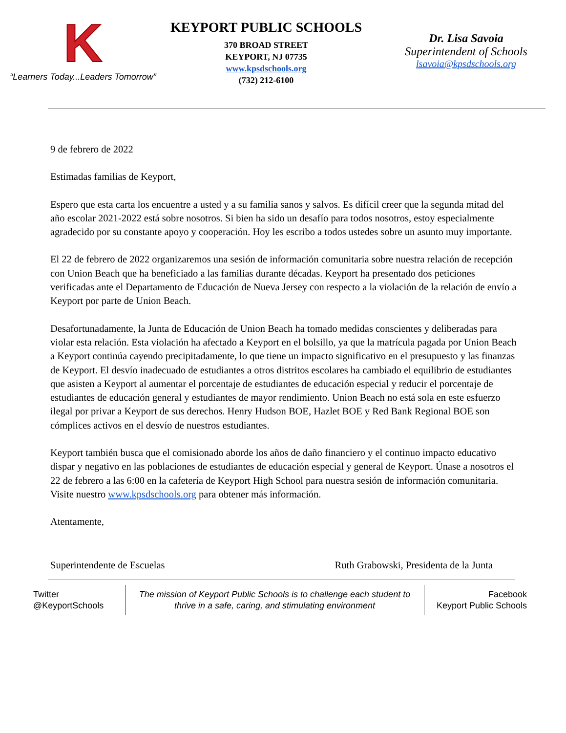K
“Learners Today...Leaders Tomorrow”
KEYPORT PUBLIC SCHOOLS
370 BROAD STREET
KEYPORT, NJ 07735
www.kpsdschools.org
(732) 212-6100
Dr. Lisa Savoia
Superintendent of Schools
lsavoia@kpsdschools.org
9 de febrero de 2022
Estimadas familias de Keyport,
Espero que esta carta los encuentre a usted y a su familia sanos y salvos. Es difícil creer que la segunda mitad del año escolar 2021-2022 está sobre nosotros. Si bien ha sido un desafío para todos nosotros, estoy especialmente agradecido por su constante apoyo y cooperación. Hoy les escribo a todos ustedes sobre un asunto muy importante.
El 22 de febrero de 2022 organizaremos una sesión de información comunitaria sobre nuestra relación de recepción con Union Beach que ha beneficiado a las familias durante décadas. Keyport ha presentado dos peticiones verificadas ante el Departamento de Educación de Nueva Jersey con respecto a la violación de la relación de envío a Keyport por parte de Union Beach.
Desafortunadamente, la Junta de Educación de Union Beach ha tomado medidas conscientes y deliberadas para violar esta relación. Esta violación ha afectado a Keyport en el bolsillo, ya que la matrícula pagada por Union Beach a Keyport continúa cayendo precipitadamente, lo que tiene un impacto significativo en el presupuesto y las finanzas de Keyport. El desvío inadecuado de estudiantes a otros distritos escolares ha cambiado el equilibrio de estudiantes que asisten a Keyport al aumentar el porcentaje de estudiantes de educación especial y reducir el porcentaje de estudiantes de educación general y estudiantes de mayor rendimiento. Union Beach no está sola en este esfuerzo ilegal por privar a Keyport de sus derechos. Henry Hudson BOE, Hazlet BOE y Red Bank Regional BOE son cómplices activos en el desvío de nuestros estudiantes.
Keyport también busca que el comisionado aborde los años de daño financiero y el continuo impacto educativo dispar y negativo en las poblaciones de estudiantes de educación especial y general de Keyport. Únase a nosotros el 22 de febrero a las 6:00 en la cafetería de Keyport High School para nuestra sesión de información comunitaria. Visite nuestro www.kpsdschools.org para obtener más información.
Atentamente,
Superintendente de Escuelas Ruth Grabowski, Presidenta de la Junta
Twitter
@KeyportSchools
The mission of Keyport Public Schools is to challenge each student to
thrive in a safe, caring, and stimulating environment
Facebook
Keyport Public Schools